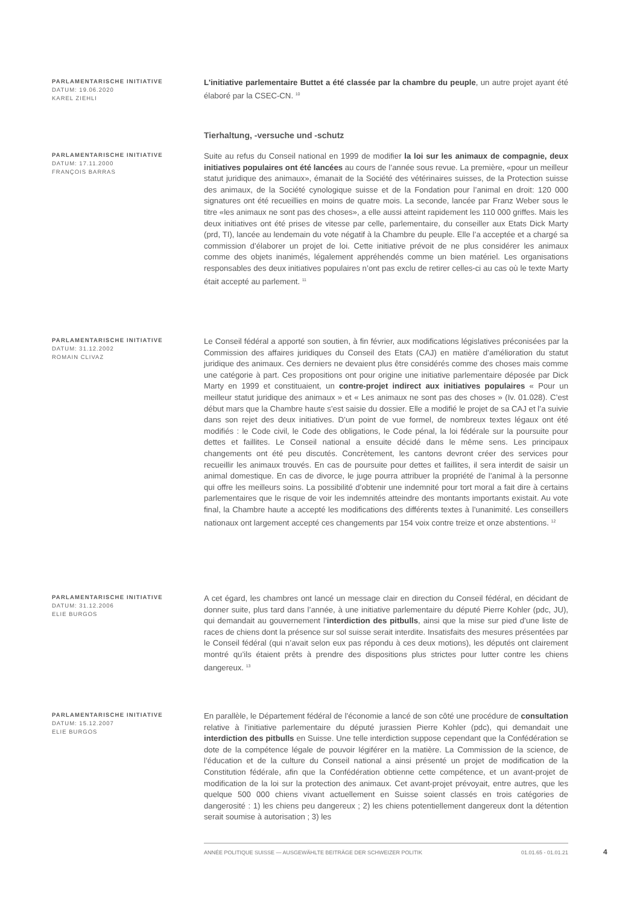PARLAMENTARISCHE INITIATIVE
DATUM: 19.06.2020
KAREL ZIEHLI
L'initiative parlementaire Buttet a été classée par la chambre du peuple, un autre projet ayant été élaboré par la CSEC-CN. <sup>10</sup>
Tierhaltung, -versuche und -schutz
PARLAMENTARISCHE INITIATIVE
DATUM: 17.11.2000
FRANÇOIS BARRAS
Suite au refus du Conseil national en 1999 de modifier la loi sur les animaux de compagnie, deux initiatives populaires ont été lancées au cours de l’année sous revue. La première, «pour un meilleur statut juridique des animaux», émanait de la Société des vétérinaires suisses, de la Protection suisse des animaux, de la Société cynologique suisse et de la Fondation pour l’animal en droit: 120 000 signatures ont été recueillies en moins de quatre mois. La seconde, lancée par Franz Weber sous le titre «les animaux ne sont pas des choses», a elle aussi atteint rapidement les 110 000 griffes. Mais les deux initiatives ont été prises de vitesse par celle, parlementaire, du conseiller aux Etats Dick Marty (prd, TI), lancée au lendemain du vote négatif à la Chambre du peuple. Elle l’a acceptée et a chargé sa commission d’élaborer un projet de loi. Cette initiative prévoit de ne plus considérer les animaux comme des objets inanimés, légalement appréhendés comme un bien matériel. Les organisations responsables des deux initiatives populaires n’ont pas exclu de retirer celles-ci au cas où le texte Marty était accepté au parlement. <sup>11</sup>
PARLAMENTARISCHE INITIATIVE
DATUM: 31.12.2002
ROMAIN CLIVAZ
Le Conseil fédéral a apporté son soutien, à fin février, aux modifications législatives préconisées par la Commission des affaires juridiques du Conseil des Etats (CAJ) en matière d’amélioration du statut juridique des animaux. Ces derniers ne devaient plus être considérés comme des choses mais comme une catégorie à part. Ces propositions ont pour origine une initiative parlementaire déposée par Dick Marty en 1999 et constituaient, un contre-projet indirect aux initiatives populaires « Pour un meilleur statut juridique des animaux » et « Les animaux ne sont pas des choses » (Iv. 01.028). C’est début mars que la Chambre haute s’est saisie du dossier. Elle a modifié le projet de sa CAJ et l’a suivie dans son rejet des deux initiatives. D’un point de vue formel, de nombreux textes légaux ont été modifiés : le Code civil, le Code des obligations, le Code pénal, la loi fédérale sur la poursuite pour dettes et faillites. Le Conseil national a ensuite décidé dans le même sens. Les principaux changements ont été peu discutés. Concrètement, les cantons devront créer des services pour recueillir les animaux trouvés. En cas de poursuite pour dettes et faillites, il sera interdit de saisir un animal domestique. En cas de divorce, le juge pourra attribuer la propriété de l’animal à la personne qui offre les meilleurs soins. La possibilité d’obtenir une indemnité pour tort moral a fait dire à certains parlementaires que le risque de voir les indemnités atteindre des montants importants existait. Au vote final, la Chambre haute a accepté les modifications des différents textes à l’unanimité. Les conseillers nationaux ont largement accepté ces changements par 154 voix contre treize et onze abstentions. <sup>12</sup>
PARLAMENTARISCHE INITIATIVE
DATUM: 31.12.2006
ELIE BURGOS
A cet égard, les chambres ont lancé un message clair en direction du Conseil fédéral, en décidant de donner suite, plus tard dans l’année, à une initiative parlementaire du député Pierre Kohler (pdc, JU), qui demandait au gouvernement l’interdiction des pitbulls, ainsi que la mise sur pied d’une liste de races de chiens dont la présence sur sol suisse serait interdite. Insatisfaits des mesures présentées par le Conseil fédéral (qui n’avait selon eux pas répondu à ces deux motions), les députés ont clairement montré qu’ils étaient prêts à prendre des dispositions plus strictes pour lutter contre les chiens dangereux. <sup>13</sup>
PARLAMENTARISCHE INITIATIVE
DATUM: 15.12.2007
ELIE BURGOS
En parallèle, le Département fédéral de l’économie a lancé de son côté une procédure de consultation relative à l’initiative parlementaire du député jurassien Pierre Kohler (pdc), qui demandait une interdiction des pitbulls en Suisse. Une telle interdiction suppose cependant que la Confédération se dote de la compétence légale de pouvoir légiférer en la matière. La Commission de la science, de l’éducation et de la culture du Conseil national a ainsi présenté un projet de modification de la Constitution fédérale, afin que la Confédération obtienne cette compétence, et un avant-projet de modification de la loi sur la protection des animaux. Cet avant-projet prévoyait, entre autres, que les quelque 500 000 chiens vivant actuellement en Suisse soient classés en trois catégories de dangerosité : 1) les chiens peu dangereux ; 2) les chiens potentiellement dangereux dont la détention serait soumise à autorisation ; 3) les
ANNÉE POLITIQUE SUISSE — AUSGEWÄHLTE BEITRÄGE DER SCHWEIZER POLITIK 01.01.65 - 01.01.21
4